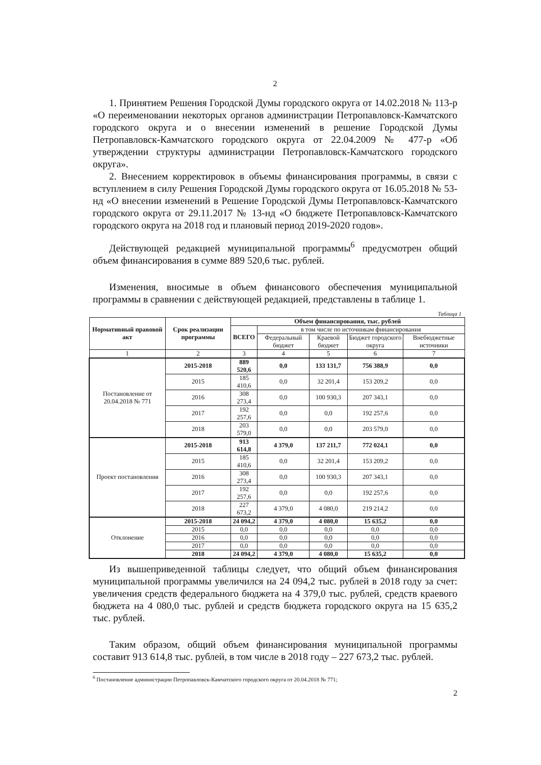2
1. Принятием Решения Городской Думы городского округа от 14.02.2018 № 113-р «О переименовании некоторых органов администрации Петропавловск-Камчатского городского округа и о внесении изменений в решение Городской Думы Петропавловск-Камчатского городского округа от 22.04.2009 № 477-р «Об утверждении структуры администрации Петропавловск-Камчатского городского округа».
2. Внесением корректировок в объемы финансирования программы, в связи с вступлением в силу Решения Городской Думы городского округа от 16.05.2018 № 53-нд «О внесении изменений в Решение Городской Думы Петропавловск-Камчатского городского округа от 29.11.2017 № 13-нд «О бюджете Петропавловск-Камчатского городского округа на 2018 год и плановый период 2019-2020 годов».
Действующей редакцией муниципальной программы<sup>6</sup> предусмотрен общий объем финансирования в сумме 889 520,6 тыс. рублей.
Изменения, вносимые в объем финансового обеспечения муниципальной программы в сравнении с действующей редакцией, представлены в таблице 1.
Таблица 1
| Нормативный правовой акт | Срок реализации программы | Объем финансирования, тыс. рублей | | | | |
| --- | --- | --- | --- | --- | --- | --- |
| | | ВСЕГО | в том числе по источникам финансирования | | | |
| | | | Федеральный бюджет | Краевой бюджет | Бюджет городского округа | Внебюджетные источники |
| 1 | 2 | 3 | 4 | 5 | 6 | 7 |
| Постановление от 20.04.2018 № 771 | 2015-2018 | 889 520,6 | 0,0 | 133 131,7 | 756 388,9 | 0,0 |
| | 2015 | 185 410,6 | 0,0 | 32 201,4 | 153 209,2 | 0,0 |
| | 2016 | 308 273,4 | 0,0 | 100 930,3 | 207 343,1 | 0,0 |
| | 2017 | 192 257,6 | 0,0 | 0,0 | 192 257,6 | 0,0 |
| | 2018 | 203 579,0 | 0,0 | 0,0 | 203 579,0 | 0,0 |
| Проект постановления | 2015-2018 | 913 614,8 | 4 379,0 | 137 211,7 | 772 024,1 | 0,0 |
| | 2015 | 185 410,6 | 0,0 | 32 201,4 | 153 209,2 | 0,0 |
| | 2016 | 308 273,4 | 0,0 | 100 930,3 | 207 343,1 | 0,0 |
| | 2017 | 192 257,6 | 0,0 | 0,0 | 192 257,6 | 0,0 |
| | 2018 | 227 673,2 | 4 379,0 | 4 080,0 | 219 214,2 | 0,0 |
| Отклонение | 2015-2018 | 24 094,2 | 4 379,0 | 4 080,0 | 15 635,2 | 0,0 |
| | 2015 | 0,0 | 0,0 | 0,0 | 0,0 | 0,0 |
| | 2016 | 0,0 | 0,0 | 0,0 | 0,0 | 0,0 |
| | 2017 | 0,0 | 0,0 | 0,0 | 0,0 | 0,0 |
| | 2018 | 24 094,2 | 4 379,0 | 4 080,0 | 15 635,2 | 0,0 |
Из вышеприведенной таблицы следует, что общий объем финансирования муниципальной программы увеличился на 24 094,2 тыс. рублей в 2018 году за счет: увеличения средств федерального бюджета на 4 379,0 тыс. рублей, средств краевого бюджета на 4 080,0 тыс. рублей и средств бюджета городского округа на 15 635,2 тыс. рублей.
Таким образом, общий объем финансирования муниципальной программы составит 913 614,8 тыс. рублей, в том числе в 2018 году – 227 673,2 тыс. рублей.
<sup>6</sup> Постановление администрации Петропавловск-Камчатского городского округа от 20.04.2018 № 771;
2